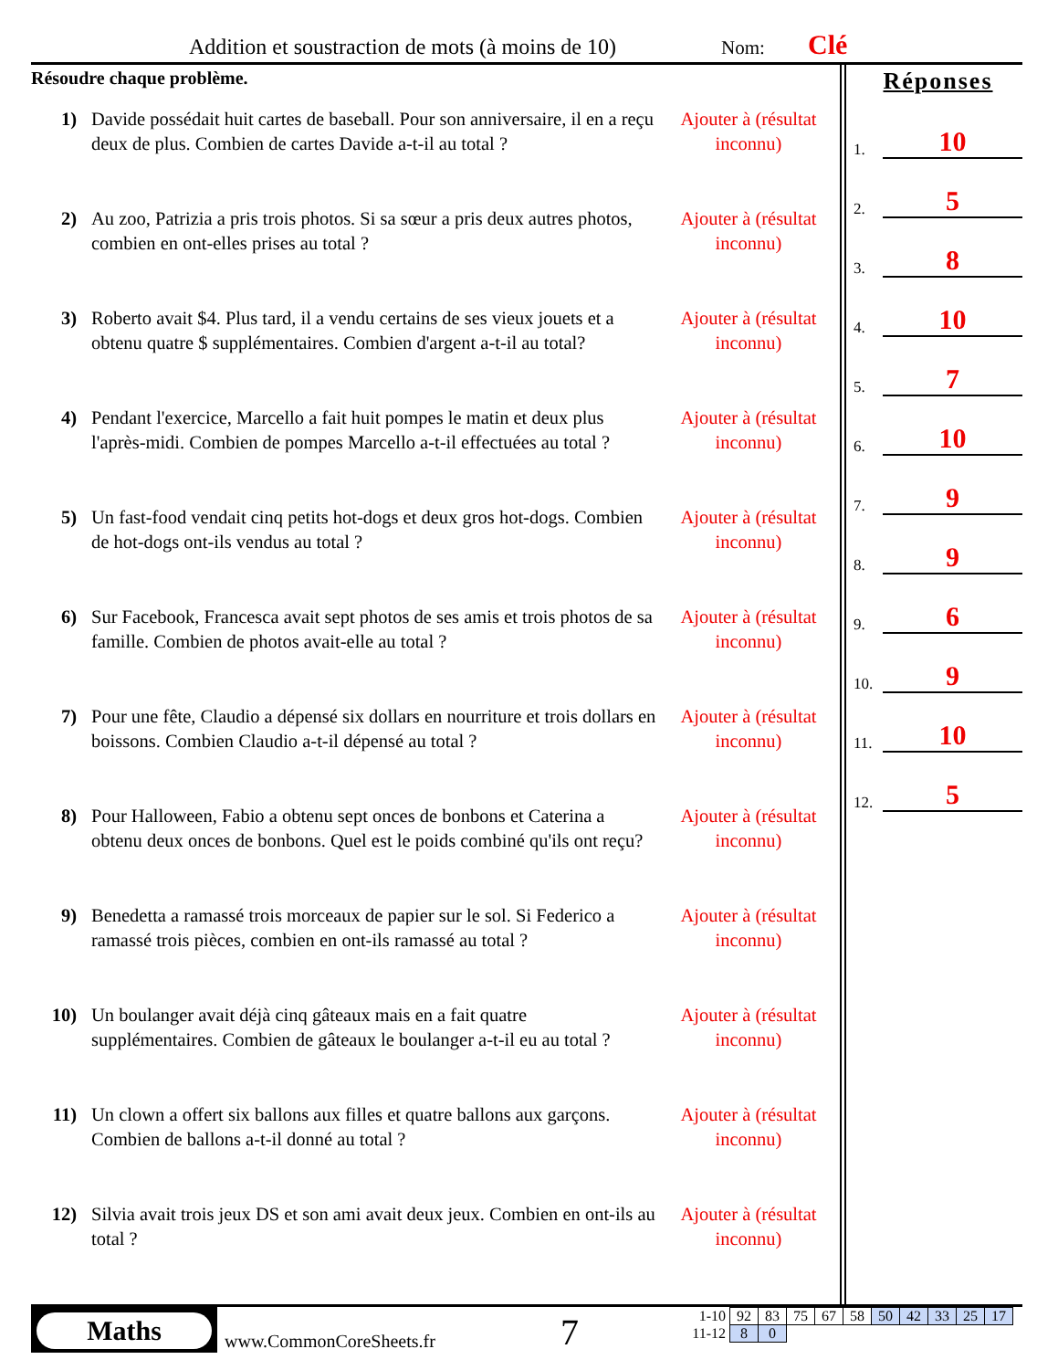Addition et soustraction de mots (à moins de 10)
Nom: Clé
Résoudre chaque problème.
1) Davide possédait huit cartes de baseball. Pour son anniversaire, il en a reçu deux de plus. Combien de cartes Davide a-t-il au total ?
Ajouter à (résultat inconnu)
2) Au zoo, Patrizia a pris trois photos. Si sa sœur a pris deux autres photos, combien en ont-elles prises au total ?
Ajouter à (résultat inconnu)
3) Roberto avait $4. Plus tard, il a vendu certains de ses vieux jouets et a obtenu quatre $ supplémentaires. Combien d'argent a-t-il au total?
Ajouter à (résultat inconnu)
4) Pendant l'exercice, Marcello a fait huit pompes le matin et deux plus l'après-midi. Combien de pompes Marcello a-t-il effectuées au total ?
Ajouter à (résultat inconnu)
5) Un fast-food vendait cinq petits hot-dogs et deux gros hot-dogs. Combien de hot-dogs ont-ils vendus au total ?
Ajouter à (résultat inconnu)
6) Sur Facebook, Francesca avait sept photos de ses amis et trois photos de sa famille. Combien de photos avait-elle au total ?
Ajouter à (résultat inconnu)
7) Pour une fête, Claudio a dépensé six dollars en nourriture et trois dollars en boissons. Combien Claudio a-t-il dépensé au total ?
Ajouter à (résultat inconnu)
8) Pour Halloween, Fabio a obtenu sept onces de bonbons et Caterina a obtenu deux onces de bonbons. Quel est le poids combiné qu'ils ont reçu?
Ajouter à (résultat inconnu)
9) Benedetta a ramassé trois morceaux de papier sur le sol. Si Federico a ramassé trois pièces, combien en ont-ils ramassé au total ?
Ajouter à (résultat inconnu)
10) Un boulanger avait déjà cinq gâteaux mais en a fait quatre supplémentaires. Combien de gâteaux le boulanger a-t-il eu au total ?
Ajouter à (résultat inconnu)
11) Un clown a offert six ballons aux filles et quatre ballons aux garçons. Combien de ballons a-t-il donné au total ?
Ajouter à (résultat inconnu)
12) Silvia avait trois jeux DS et son ami avait deux jeux. Combien en ont-ils au total ?
Ajouter à (résultat inconnu)
Réponses
1. 10
2. 5
3. 8
4. 10
5. 7
6. 10
7. 9
8. 9
9. 6
10. 9
11. 10
12. 5
Maths
www.CommonCoreSheets.fr 7
| 1-10 | 92 | 83 | 75 | 67 | 58 | 50 | 42 | 33 | 25 | 17 |
| 11-12 | 8 | 0 | | | | | | | | |